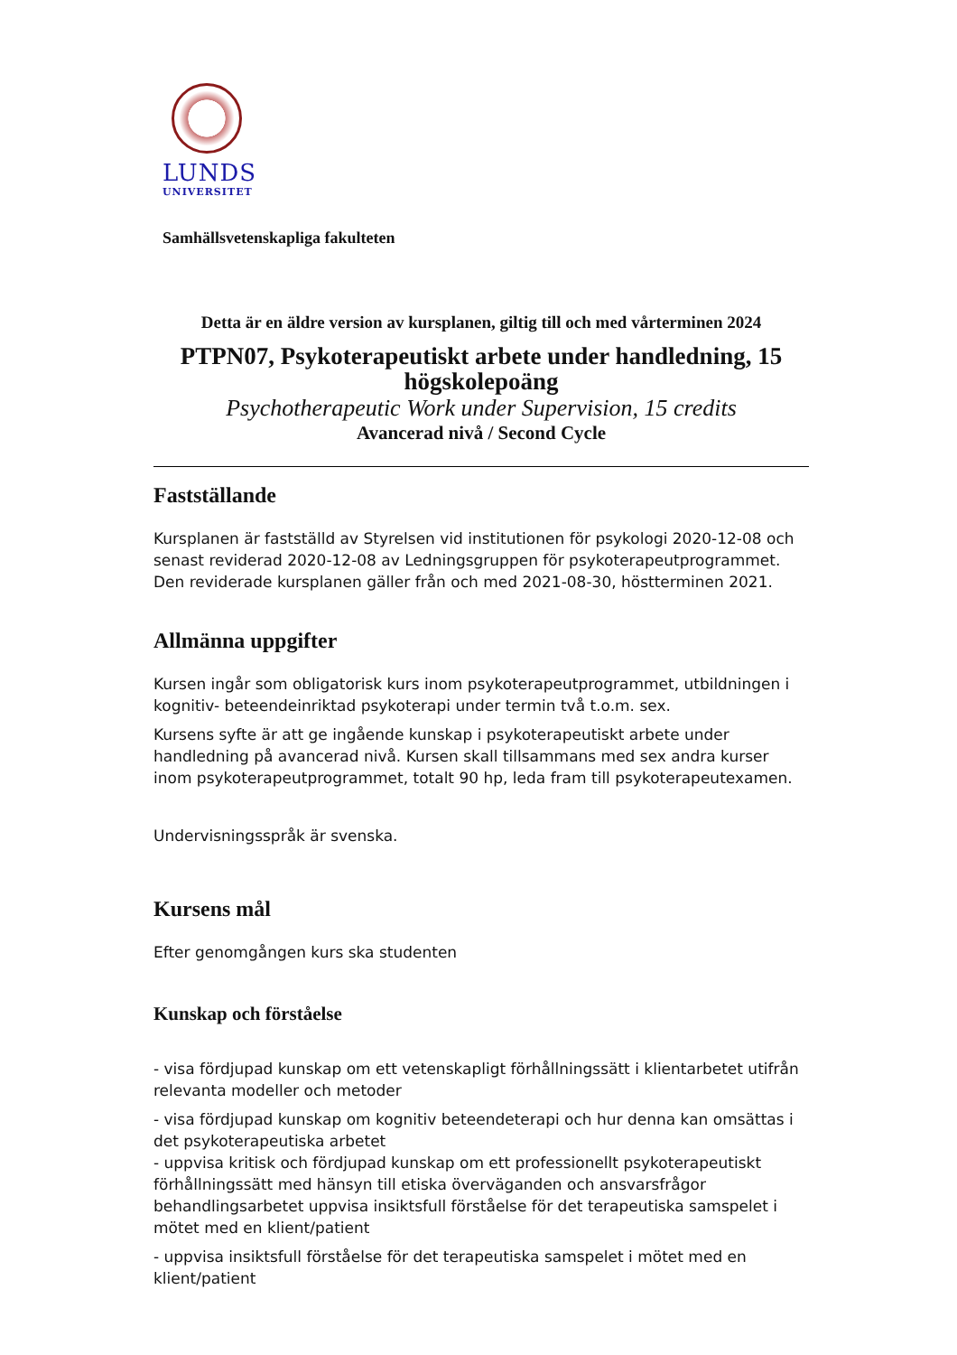LUNDS
UNIVERSITET
Samhällsvetenskapliga fakulteten
Detta är en äldre version av kursplanen, giltig till och med vårterminen 2024
PTPN07, Psykoterapeutiskt arbete under handledning, 15 högskolepoäng
Psychotherapeutic Work under Supervision, 15 credits
Avancerad nivå / Second Cycle
Fastställande
Kursplanen är fastställd av Styrelsen vid institutionen för psykologi 2020-12-08 och senast reviderad 2020-12-08 av Ledningsgruppen för psykoterapeutprogrammet. Den reviderade kursplanen gäller från och med 2021-08-30, höstterminen 2021.
Allmänna uppgifter
Kursen ingår som obligatorisk kurs inom psykoterapeutprogrammet, utbildningen i kognitiv- beteendeinriktad psykoterapi under termin två t.o.m. sex.
Kursens syfte är att ge ingående kunskap i psykoterapeutiskt arbete under handledning på avancerad nivå. Kursen skall tillsammans med sex andra kurser inom psykoterapeutprogrammet, totalt 90 hp, leda fram till psykoterapeutexamen.
Undervisningsspråk är svenska.
Kursens mål
Efter genomgången kurs ska studenten
Kunskap och förståelse
- visa fördjupad kunskap om ett vetenskapligt förhållningssätt i klientarbetet utifrån relevanta modeller och metoder
- visa fördjupad kunskap om kognitiv beteendeterapi och hur denna kan omsättas i det psykoterapeutiska arbetet
- uppvisa kritisk och fördjupad kunskap om ett professionellt psykoterapeutiskt förhållningssätt med hänsyn till etiska överväganden och ansvarsfrågor behandlingsarbetet uppvisa insiktsfull förståelse för det terapeutiska samspelet i mötet med en klient/patient
- uppvisa insiktsfull förståelse för det terapeutiska samspelet i mötet med en klient/patient